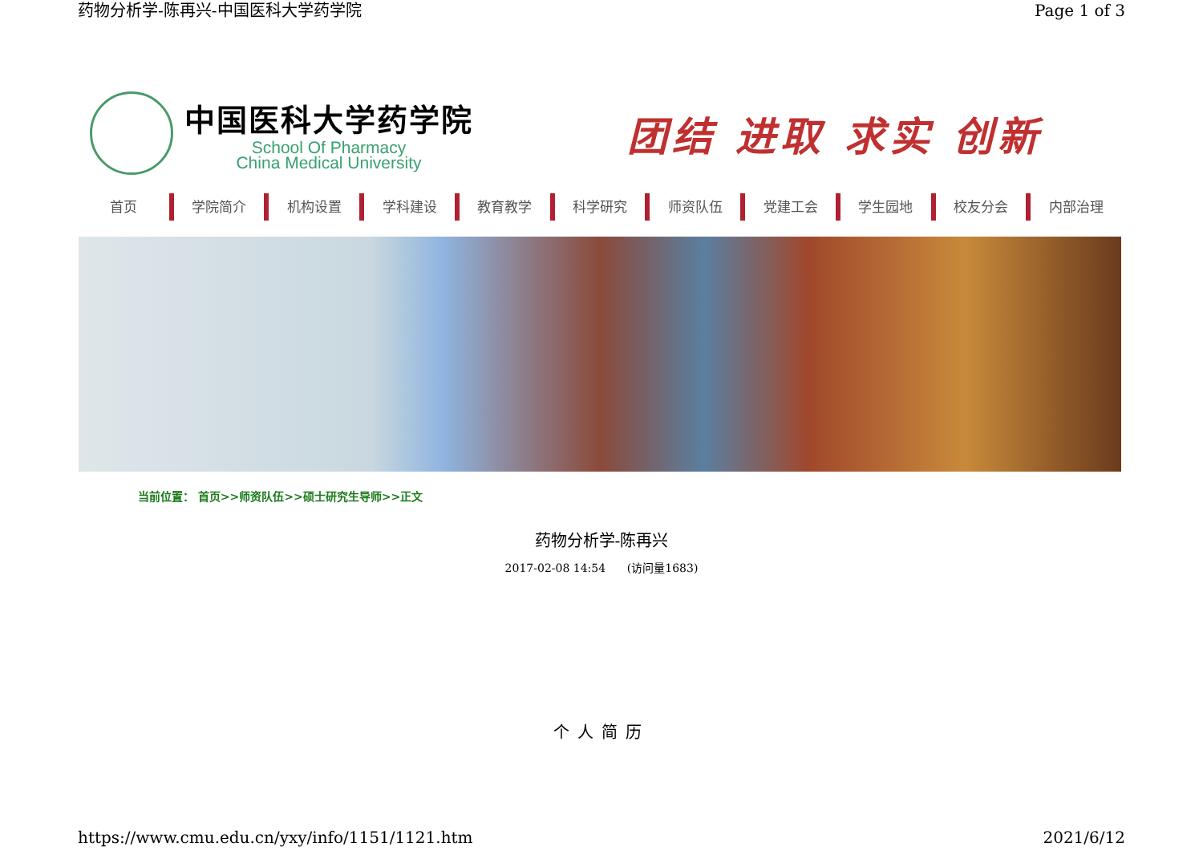药物分析学-陈再兴-中国医科大学药学院 Page 1 of 3
中国医科大学药学院
School Of Pharmacy
China Medical University
团结 进取 求实 创新
首页 学院简介 机构设置 学科建设 教育教学 科学研究 师资队伍 党建工会 学生园地 校友分会 内部治理
当前位置： 首页>>师资队伍>>硕士研究生导师>>正文
药物分析学-陈再兴
2017-02-08 14:54 (访问量1683)
个人简历
https://www.cmu.edu.cn/yxy/info/1151/1121.htm 2021/6/12